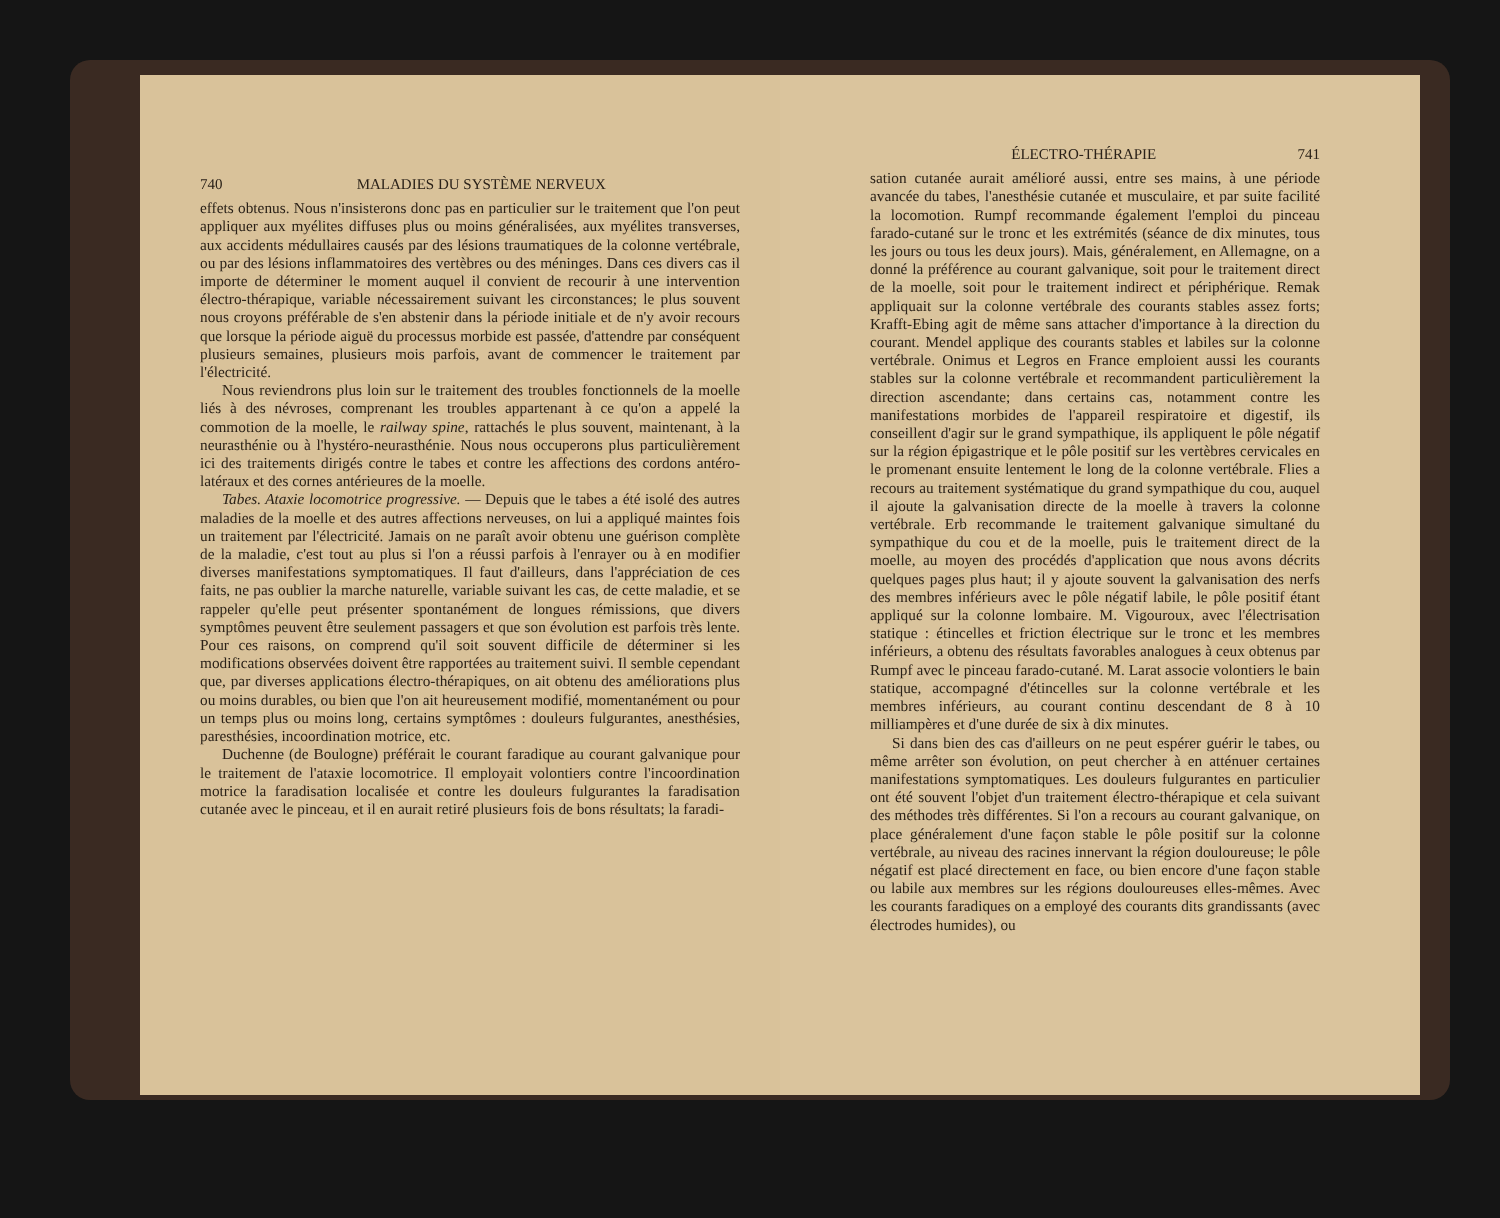740 MALADIES DU SYSTÈME NERVEUX
effets obtenus. Nous n'insisterons donc pas en particulier sur le traitement que l'on peut appliquer aux myélites diffuses plus ou moins généralisées, aux myélites transverses, aux accidents médullaires causés par des lésions traumatiques de la colonne vertébrale, ou par des lésions inflammatoires des vertèbres ou des méninges. Dans ces divers cas il importe de déterminer le moment auquel il convient de recourir à une intervention électro-thérapique, variable nécessairement suivant les circonstances; le plus souvent nous croyons préférable de s'en abstenir dans la période initiale et de n'y avoir recours que lorsque la période aiguë du processus morbide est passée, d'attendre par conséquent plusieurs semaines, plusieurs mois parfois, avant de commencer le traitement par l'électricité.
Nous reviendrons plus loin sur le traitement des troubles fonctionnels de la moelle liés à des névroses, comprenant les troubles appartenant à ce qu'on a appelé la commotion de la moelle, le railway spine, rattachés le plus souvent, maintenant, à la neurasthénie ou à l'hystéro-neurasthénie. Nous nous occuperons plus particulièrement ici des traitements dirigés contre le tabes et contre les affections des cordons antéro-latéraux et des cornes antérieures de la moelle.
Tabes. Ataxie locomotrice progressive. — Depuis que le tabes a été isolé des autres maladies de la moelle et des autres affections nerveuses, on lui a appliqué maintes fois un traitement par l'électricité. Jamais on ne paraît avoir obtenu une guérison complète de la maladie, c'est tout au plus si l'on a réussi parfois à l'enrayer ou à en modifier diverses manifestations symptomatiques. Il faut d'ailleurs, dans l'appréciation de ces faits, ne pas oublier la marche naturelle, variable suivant les cas, de cette maladie, et se rappeler qu'elle peut présenter spontanément de longues rémissions, que divers symptômes peuvent être seulement passagers et que son évolution est parfois très lente. Pour ces raisons, on comprend qu'il soit souvent difficile de déterminer si les modifications observées doivent être rapportées au traitement suivi. Il semble cependant que, par diverses applications électro-thérapiques, on ait obtenu des améliorations plus ou moins durables, ou bien que l'on ait heureusement modifié, momentanément ou pour un temps plus ou moins long, certains symptômes : douleurs fulgurantes, anesthésies, paresthésies, incoordination motrice, etc.
Duchenne (de Boulogne) préférait le courant faradique au courant galvanique pour le traitement de l'ataxie locomotrice. Il employait volontiers contre l'incoordination motrice la faradisation localisée et contre les douleurs fulgurantes la faradisation cutanée avec le pinceau, et il en aurait retiré plusieurs fois de bons résultats; la faradi-
ÉLECTRO-THÉRAPIE 741
sation cutanée aurait amélioré aussi, entre ses mains, à une période avancée du tabes, l'anesthésie cutanée et musculaire, et par suite facilité la locomotion. Rumpf recommande également l'emploi du pinceau farado-cutané sur le tronc et les extrémités (séance de dix minutes, tous les jours ou tous les deux jours). Mais, généralement, en Allemagne, on a donné la préférence au courant galvanique, soit pour le traitement direct de la moelle, soit pour le traitement indirect et périphérique. Remak appliquait sur la colonne vertébrale des courants stables assez forts; Krafft-Ebing agit de même sans attacher d'importance à la direction du courant. Mendel applique des courants stables et labiles sur la colonne vertébrale. Onimus et Legros en France emploient aussi les courants stables sur la colonne vertébrale et recommandent particulièrement la direction ascendante; dans certains cas, notamment contre les manifestations morbides de l'appareil respiratoire et digestif, ils conseillent d'agir sur le grand sympathique, ils appliquent le pôle négatif sur la région épigastrique et le pôle positif sur les vertèbres cervicales en le promenant ensuite lentement le long de la colonne vertébrale. Flies a recours au traitement systématique du grand sympathique du cou, auquel il ajoute la galvanisation directe de la moelle à travers la colonne vertébrale. Erb recommande le traitement galvanique simultané du sympathique du cou et de la moelle, puis le traitement direct de la moelle, au moyen des procédés d'application que nous avons décrits quelques pages plus haut; il y ajoute souvent la galvanisation des nerfs des membres inférieurs avec le pôle négatif labile, le pôle positif étant appliqué sur la colonne lombaire. M. Vigouroux, avec l'électrisation statique : étincelles et friction électrique sur le tronc et les membres inférieurs, a obtenu des résultats favorables analogues à ceux obtenus par Rumpf avec le pinceau farado-cutané. M. Larat associe volontiers le bain statique, accompagné d'étincelles sur la colonne vertébrale et les membres inférieurs, au courant continu descendant de 8 à 10 milliampères et d'une durée de six à dix minutes.
Si dans bien des cas d'ailleurs on ne peut espérer guérir le tabes, ou même arrêter son évolution, on peut chercher à en atténuer certaines manifestations symptomatiques. Les douleurs fulgurantes en particulier ont été souvent l'objet d'un traitement électro-thérapique et cela suivant des méthodes très différentes. Si l'on a recours au courant galvanique, on place généralement d'une façon stable le pôle positif sur la colonne vertébrale, au niveau des racines innervant la région douloureuse; le pôle négatif est placé directement en face, ou bien encore d'une façon stable ou labile aux membres sur les régions douloureuses elles-mêmes. Avec les courants faradiques on a employé des courants dits grandissants (avec électrodes humides), ou